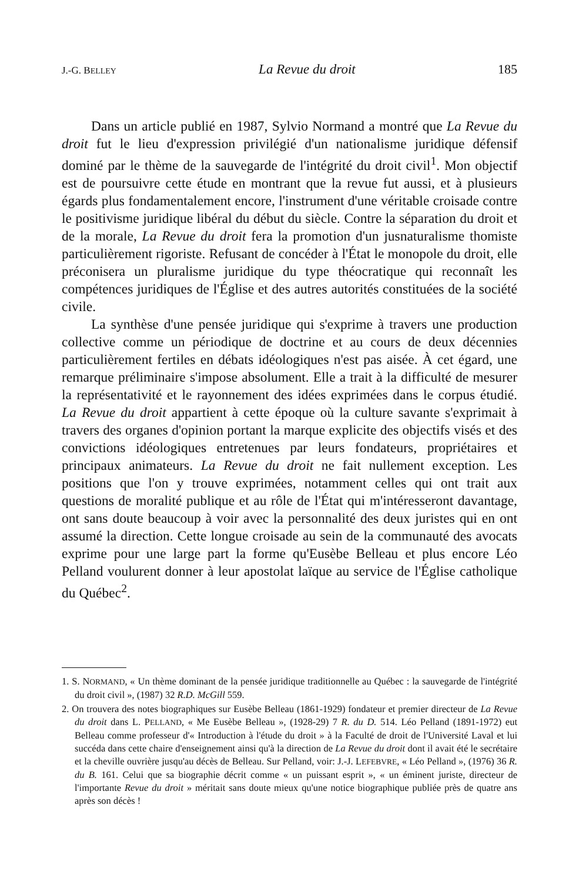J.-G. BELLEY La Revue du droit 185
Dans un article publié en 1987, Sylvio Normand a montré que La Revue du droit fut le lieu d'expression privilégié d'un nationalisme juridique défensif dominé par le thème de la sauvegarde de l'intégrité du droit civil<sup>1</sup>. Mon objectif est de poursuivre cette étude en montrant que la revue fut aussi, et à plusieurs égards plus fondamentalement encore, l'instrument d'une véritable croisade contre le positivisme juridique libéral du début du siècle. Contre la séparation du droit et de la morale, La Revue du droit fera la promotion d'un jusnaturalisme thomiste particulièrement rigoriste. Refusant de concéder à l'État le monopole du droit, elle préconisera un pluralisme juridique du type théocratique qui reconnaît les compétences juridiques de l'Église et des autres autorités constituées de la société civile.
La synthèse d'une pensée juridique qui s'exprime à travers une production collective comme un périodique de doctrine et au cours de deux décennies particulièrement fertiles en débats idéologiques n'est pas aisée. À cet égard, une remarque préliminaire s'impose absolument. Elle a trait à la difficulté de mesurer la représentativité et le rayonnement des idées exprimées dans le corpus étudié. La Revue du droit appartient à cette époque où la culture savante s'exprimait à travers des organes d'opinion portant la marque explicite des objectifs visés et des convictions idéologiques entretenues par leurs fondateurs, propriétaires et principaux animateurs. La Revue du droit ne fait nullement exception. Les positions que l'on y trouve exprimées, notamment celles qui ont trait aux questions de moralité publique et au rôle de l'État qui m'intéresseront davantage, ont sans doute beaucoup à voir avec la personnalité des deux juristes qui en ont assumé la direction. Cette longue croisade au sein de la communauté des avocats exprime pour une large part la forme qu'Eusèbe Belleau et plus encore Léo Pelland voulurent donner à leur apostolat laïque au service de l'Église catholique du Québec<sup>2</sup>.
1. S. NORMAND, « Un thème dominant de la pensée juridique traditionnelle au Québec : la sauvegarde de l'intégrité du droit civil », (1987) 32 R.D. McGill 559.
2. On trouvera des notes biographiques sur Eusèbe Belleau (1861-1929) fondateur et premier directeur de La Revue du droit dans L. PELLAND, « Me Eusèbe Belleau », (1928-29) 7 R. du D. 514. Léo Pelland (1891-1972) eut Belleau comme professeur d'« Introduction à l'étude du droit » à la Faculté de droit de l'Université Laval et lui succéda dans cette chaire d'enseignement ainsi qu'à la direction de La Revue du droit dont il avait été le secrétaire et la cheville ouvrière jusqu'au décès de Belleau. Sur Pelland, voir: J.-J. LEFEBVRE, « Léo Pelland », (1976) 36 R. du B. 161. Celui que sa biographie décrit comme « un puissant esprit », « un éminent juriste, directeur de l'importante Revue du droit » méritait sans doute mieux qu'une notice biographique publiée près de quatre ans après son décès !